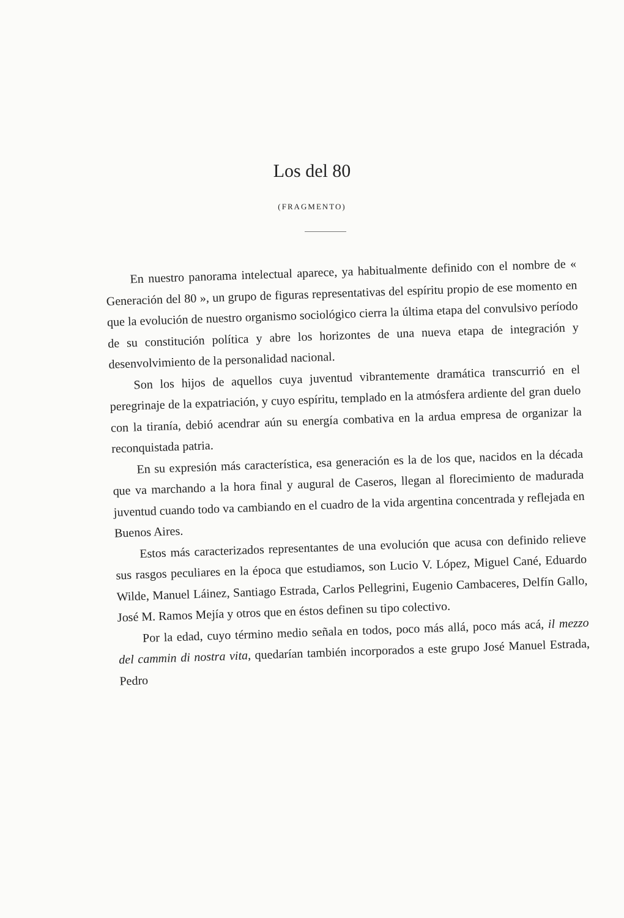Los del 80
(FRAGMENTO)
En nuestro panorama intelectual aparece, ya habitualmente definido con el nombre de « Generación del 80 », un grupo de figuras representativas del espíritu propio de ese momento en que la evolución de nuestro organismo sociológico cierra la última etapa del convulsivo período de su constitución política y abre los horizontes de una nueva etapa de integración y desenvolvimiento de la personalidad nacional.
Son los hijos de aquellos cuya juventud vibrantemente dramática transcurrió en el peregrinaje de la expatriación, y cuyo espíritu, templado en la atmósfera ardiente del gran duelo con la tiranía, debió acendrar aún su energía combativa en la ardua empresa de organizar la reconquistada patria.
En su expresión más característica, esa generación es la de los que, nacidos en la década que va marchando a la hora final y augural de Caseros, llegan al florecimiento de madurada juventud cuando todo va cambiando en el cuadro de la vida argentina concentrada y reflejada en Buenos Aires.
Estos más caracterizados representantes de una evolución que acusa con definido relieve sus rasgos peculiares en la época que estudiamos, son Lucio V. López, Miguel Cané, Eduardo Wilde, Manuel Láinez, Santiago Estrada, Carlos Pellegrini, Eugenio Cambaceres, Delfín Gallo, José M. Ramos Mejía y otros que en éstos definen su tipo colectivo.
Por la edad, cuyo término medio señala en todos, poco más allá, poco más acá, il mezzo del cammin di nostra vita, quedarían también incorporados a este grupo José Manuel Estrada, Pedro